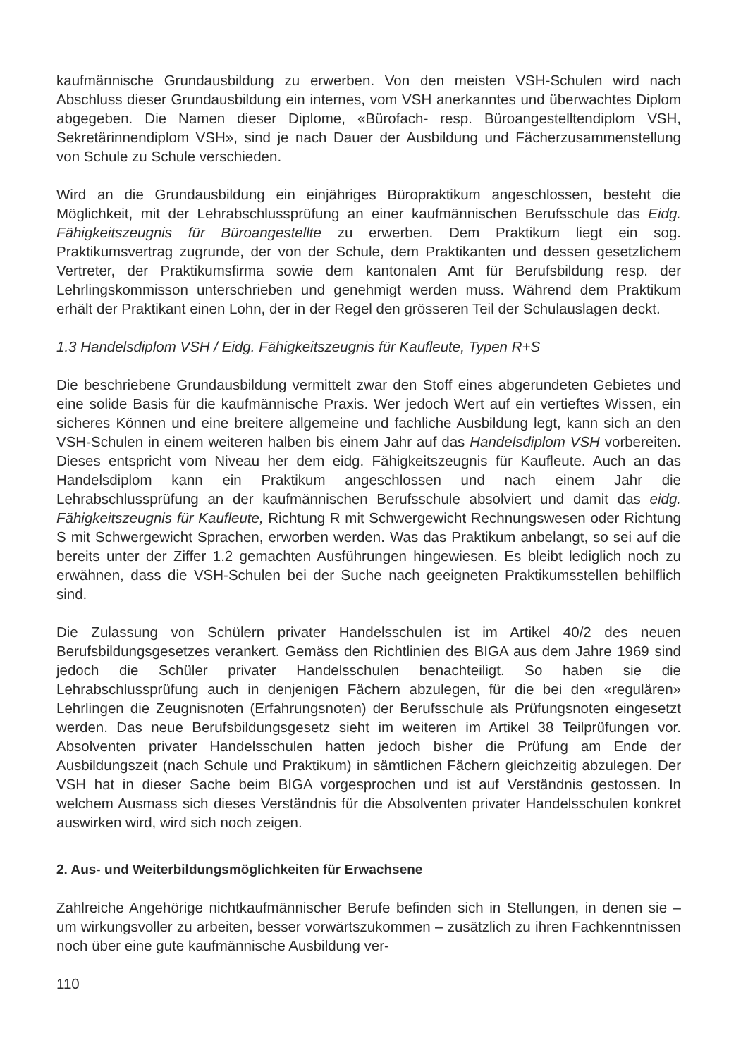kaufmännische Grundausbildung zu erwerben. Von den meisten VSH-Schulen wird nach Abschluss dieser Grundausbildung ein internes, vom VSH anerkanntes und überwachtes Diplom abgegeben. Die Namen dieser Diplome, «Bürofach- resp. Büroangestelltendiplom VSH, Sekretärinnendiplom VSH», sind je nach Dauer der Ausbildung und Fächerzusammenstellung von Schule zu Schule verschieden.
Wird an die Grundausbildung ein einjähriges Büropraktikum angeschlossen, besteht die Möglichkeit, mit der Lehrabschlussprüfung an einer kaufmännischen Berufsschule das Eidg. Fähigkeitszeugnis für Büroangestellte zu erwerben. Dem Praktikum liegt ein sog. Praktikumsvertrag zugrunde, der von der Schule, dem Praktikanten und dessen gesetzlichem Vertreter, der Praktikumsfirma sowie dem kantonalen Amt für Berufsbildung resp. der Lehrlingskommisson unterschrieben und genehmigt werden muss. Während dem Praktikum erhält der Praktikant einen Lohn, der in der Regel den grösseren Teil der Schulauslagen deckt.
1.3 Handelsdiplom VSH / Eidg. Fähigkeitszeugnis für Kaufleute, Typen R+S
Die beschriebene Grundausbildung vermittelt zwar den Stoff eines abgerundeten Gebietes und eine solide Basis für die kaufmännische Praxis. Wer jedoch Wert auf ein vertieftes Wissen, ein sicheres Können und eine breitere allgemeine und fachliche Ausbildung legt, kann sich an den VSH-Schulen in einem weiteren halben bis einem Jahr auf das Handelsdiplom VSH vorbereiten. Dieses entspricht vom Niveau her dem eidg. Fähigkeitszeugnis für Kaufleute. Auch an das Handelsdiplom kann ein Praktikum angeschlossen und nach einem Jahr die Lehrabschlussprüfung an der kaufmännischen Berufsschule absolviert und damit das eidg. Fähigkeitszeugnis für Kaufleute, Richtung R mit Schwergewicht Rechnungswesen oder Richtung S mit Schwergewicht Sprachen, erworben werden. Was das Praktikum anbelangt, so sei auf die bereits unter der Ziffer 1.2 gemachten Ausführungen hingewiesen. Es bleibt lediglich noch zu erwähnen, dass die VSH-Schulen bei der Suche nach geeigneten Praktikumsstellen behilflich sind.
Die Zulassung von Schülern privater Handelsschulen ist im Artikel 40/2 des neuen Berufsbildungsgesetzes verankert. Gemäss den Richtlinien des BIGA aus dem Jahre 1969 sind jedoch die Schüler privater Handelsschulen benachteiligt. So haben sie die Lehrabschlussprüfung auch in denjenigen Fächern abzulegen, für die bei den «regulären» Lehrlingen die Zeugnisnoten (Erfahrungsnoten) der Berufsschule als Prüfungsnoten eingesetzt werden. Das neue Berufsbildungsgesetz sieht im weiteren im Artikel 38 Teilprüfungen vor. Absolventen privater Handelsschulen hatten jedoch bisher die Prüfung am Ende der Ausbildungszeit (nach Schule und Praktikum) in sämtlichen Fächern gleichzeitig abzulegen. Der VSH hat in dieser Sache beim BIGA vorgesprochen und ist auf Verständnis gestossen. In welchem Ausmass sich dieses Verständnis für die Absolventen privater Handelsschulen konkret auswirken wird, wird sich noch zeigen.
2. Aus- und Weiterbildungsmöglichkeiten für Erwachsene
Zahlreiche Angehörige nichtkaufmännischer Berufe befinden sich in Stellungen, in denen sie – um wirkungsvoller zu arbeiten, besser vorwärtszukommen – zusätzlich zu ihren Fachkenntnissen noch über eine gute kaufmännische Ausbildung ver-
110